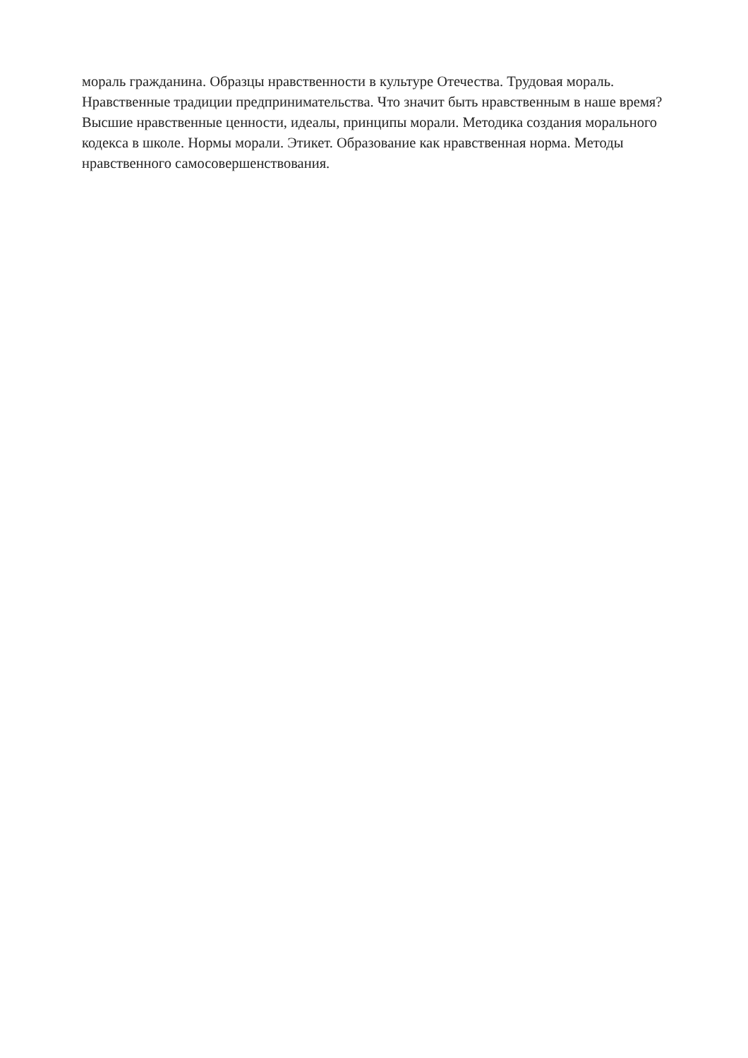мораль гражданина. Образцы нравственности в культуре Отечества. Трудовая мораль.
Нравственные традиции предпринимательства. Что значит быть нравственным в наше время?
Высшие нравственные ценности, идеалы, принципы морали. Методика создания морального
кодекса в школе. Нормы морали. Этикет. Образование как нравственная норма. Методы
нравственного самосовершенствования.